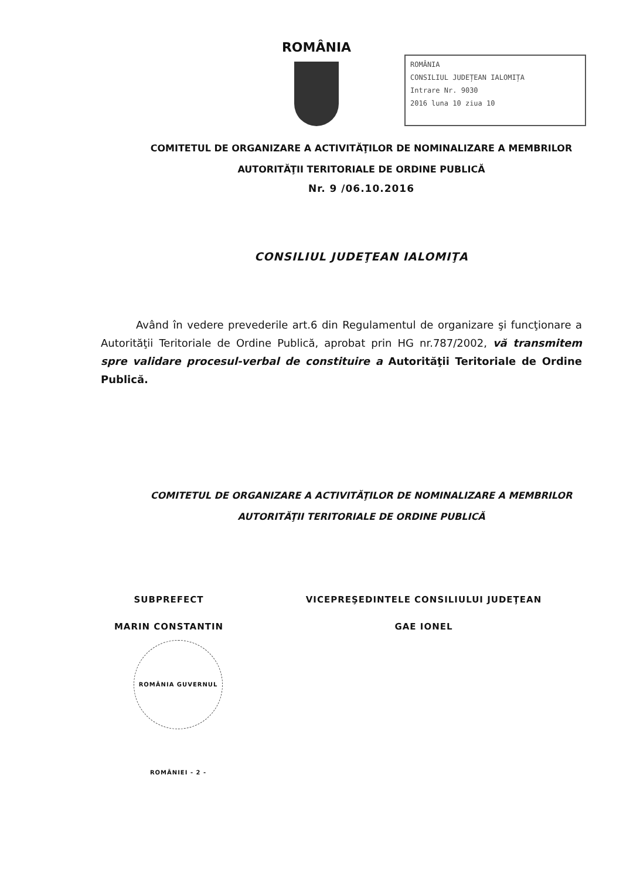ROMÂNIA
ROMÂNIA
CONSILIUL JUDEȚEAN IALOMIȚA
Intrare Nr. 9030
2016 luna 10 ziua 10
COMITETUL DE ORGANIZARE A ACTIVITĂŢILOR DE NOMINALIZARE A MEMBRILOR
AUTORITĂŢII TERITORIALE DE ORDINE PUBLICĂ
Nr. 9 /06.10.2016
CONSILIUL JUDEŢEAN IALOMIŢA
Având în vedere prevederile art.6 din Regulamentul de organizare şi funcţionare a Autorităţii Teritoriale de Ordine Publică, aprobat prin HG nr.787/2002, vă transmitem spre validare procesul-verbal de constituire a Autorităţii Teritoriale de Ordine Publică.
COMITETUL DE ORGANIZARE A ACTIVITĂŢILOR DE NOMINALIZARE A MEMBRILOR
AUTORITĂŢII TERITORIALE DE ORDINE PUBLICĂ
SUBPREFECT
MARIN CONSTANTIN
ROMÂNIA GUVERNUL ROMÂNIEI - 2 -
VICEPREŞEDINTELE CONSILIULUI JUDEŢEAN
GAE IONEL